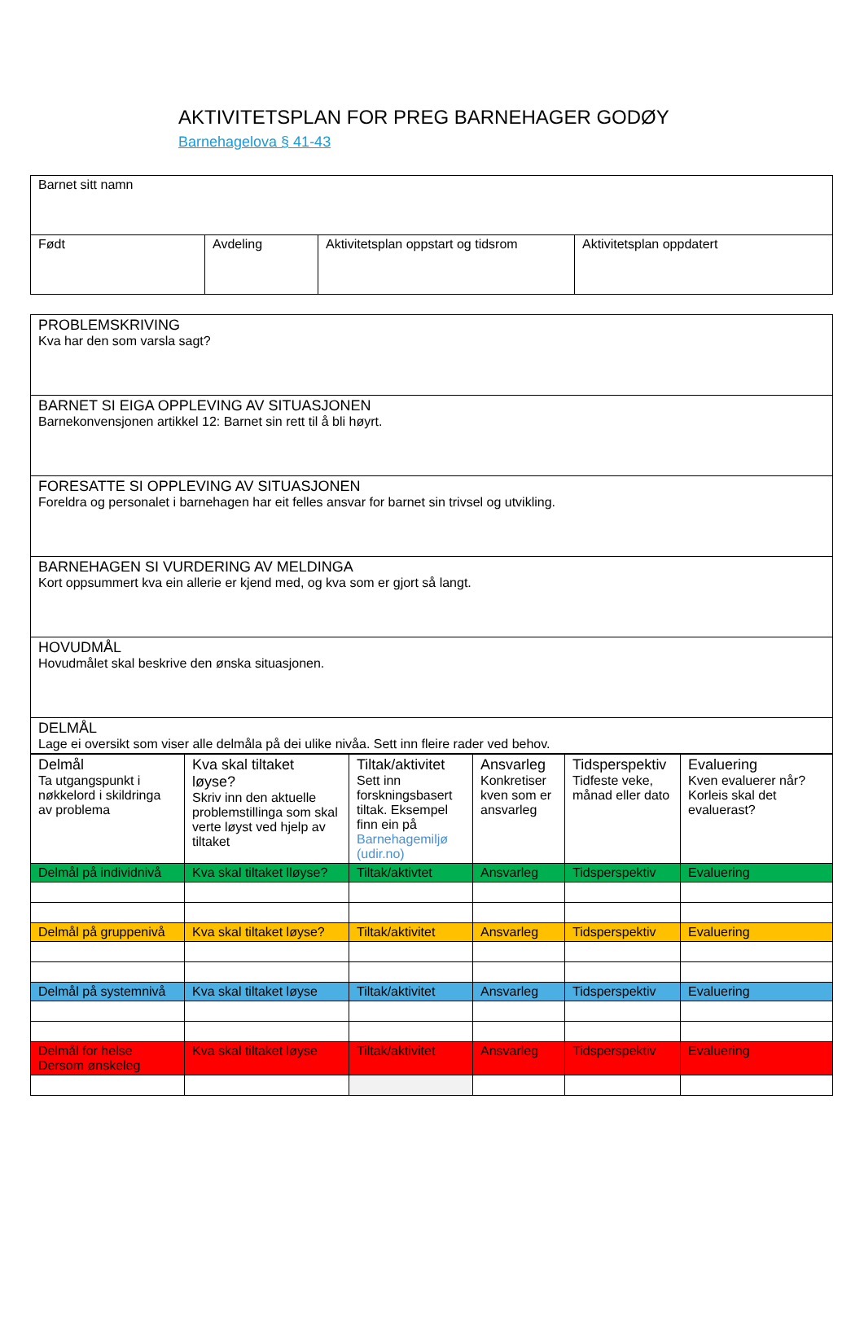AKTIVITETSPLAN FOR PREG BARNEHAGER GODØY
Barnehagelova § 41-43
| Barnet sitt namn | | | |
| Født | Avdeling | Aktivitetsplan oppstart og tidsrom | Aktivitetsplan oppdatert |
| PROBLEMSKRIVING Kva har den som varsla sagt? |
| BARNET SI EIGA OPPLEVING AV SITUASJONEN Barnekonvensjonen artikkel 12: Barnet sin rett til å bli høyrt. |
| FORESATTE SI OPPLEVING AV SITUASJONEN Foreldra og personalet i barnehagen har eit felles ansvar for barnet sin trivsel og utvikling. |
| BARNEHAGEN SI VURDERING AV MELDINGA Kort oppsummert kva ein allerie er kjend med, og kva som er gjort så langt. |
| HOVUDMÅL Hovudmålet skal beskrive den ønska situasjonen. |
| DELMÅL Lage ei oversikt som viser alle delmåla på dei ulike nivåa. Sett inn fleire rader ved behov. |
| Delmål Ta utgangspunkt i nøkkelord i skildringa av problema | Kva skal tiltaket løyse? Skriv inn den aktuelle problemstillinga som skal verte løyst ved hjelp av tiltaket | Tiltak/aktivitet Sett inn forskningsbasert tiltak. Eksempel finn ein på Barnehagemiljø (udir.no) | Ansvarleg Konkretiser kven som er ansvarleg | Tidsperspektiv Tidfeste veke, månad eller dato | Evaluering Kven evaluerer når? Korleis skal det evaluerast? |
| Delmål på individnivå | Kva skal tiltaket lløyse? | Tiltak/aktivtet | Ansvarleg | Tidsperspektiv | Evaluering |
| Delmål på gruppenivå | Kva skal tiltaket løyse? | Tiltak/aktivitet | Ansvarleg | Tidsperspektiv | Evaluering |
| Delmål på systemnivå | Kva skal tiltaket løyse | Tiltak/aktivitet | Ansvarleg | Tidsperspektiv | Evaluering |
| Delmål for helse Dersom ønskeleg | Kva skal tiltaket løyse | Tiltak/aktivitet | Ansvarleg | Tidsperspektiv | Evaluering |